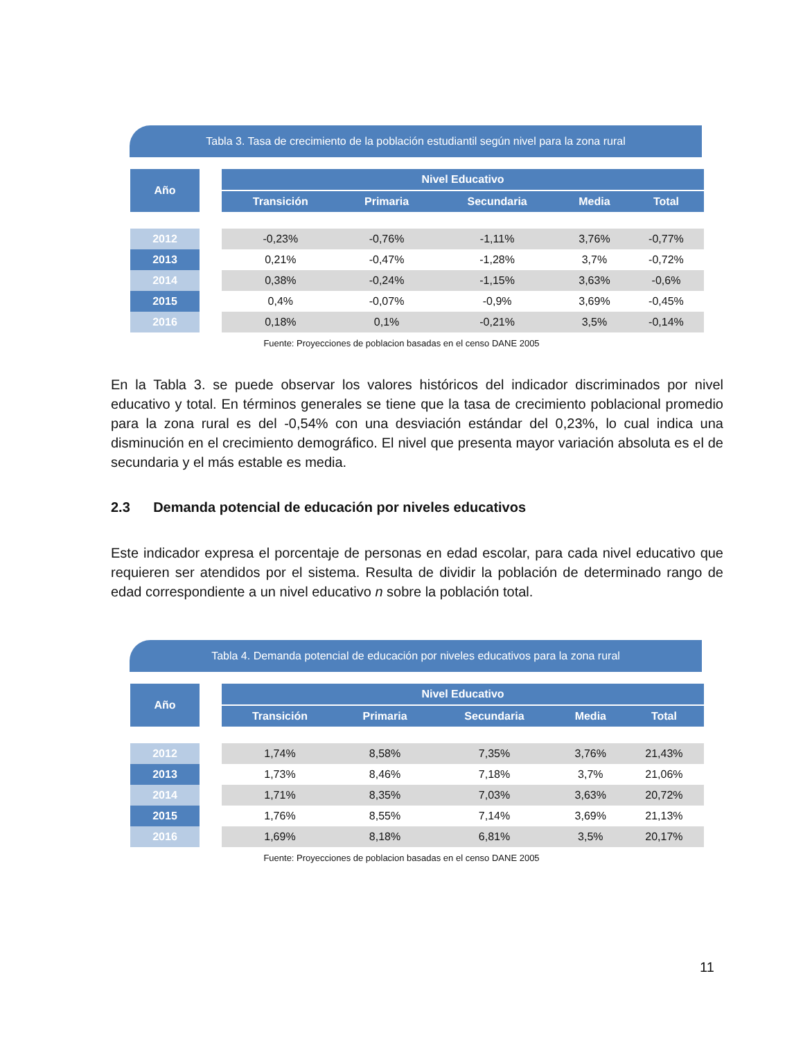Tabla 3. Tasa de crecimiento de la población estudiantil según nivel para la zona rural
| Año | | Nivel Educativo | | | | |
| --- | --- | --- | --- | --- | --- | --- |
| | | Transición | Primaria | Secundaria | Media | Total |
| 2012 | | -0,23% | -0,76% | -1,11% | 3,76% | -0,77% |
| 2013 | | 0,21% | -0,47% | -1,28% | 3,7% | -0,72% |
| 2014 | | 0,38% | -0,24% | -1,15% | 3,63% | -0,6% |
| 2015 | | 0,4% | -0,07% | -0,9% | 3,69% | -0,45% |
| 2016 | | 0,18% | 0,1% | -0,21% | 3,5% | -0,14% |
Fuente: Proyecciones de poblacion basadas en el censo DANE 2005
En la Tabla 3. se puede observar los valores históricos del indicador discriminados por nivel educativo y total. En términos generales se tiene que la tasa de crecimiento poblacional promedio para la zona rural es del -0,54% con una desviación estándar del 0,23%, lo cual indica una disminución en el crecimiento demográfico. El nivel que presenta mayor variación absoluta es el de secundaria y el más estable es media.
2.3 Demanda potencial de educación por niveles educativos
Este indicador expresa el porcentaje de personas en edad escolar, para cada nivel educativo que requieren ser atendidos por el sistema. Resulta de dividir la población de determinado rango de edad correspondiente a un nivel educativo n sobre la población total.
Tabla 4. Demanda potencial de educación por niveles educativos para la zona rural
| Año | | Nivel Educativo | | | | |
| --- | --- | --- | --- | --- | --- | --- |
| | | Transición | Primaria | Secundaria | Media | Total |
| 2012 | | 1,74% | 8,58% | 7,35% | 3,76% | 21,43% |
| 2013 | | 1,73% | 8,46% | 7,18% | 3,7% | 21,06% |
| 2014 | | 1,71% | 8,35% | 7,03% | 3,63% | 20,72% |
| 2015 | | 1,76% | 8,55% | 7,14% | 3,69% | 21,13% |
| 2016 | | 1,69% | 8,18% | 6,81% | 3,5% | 20,17% |
Fuente: Proyecciones de poblacion basadas en el censo DANE 2005
11